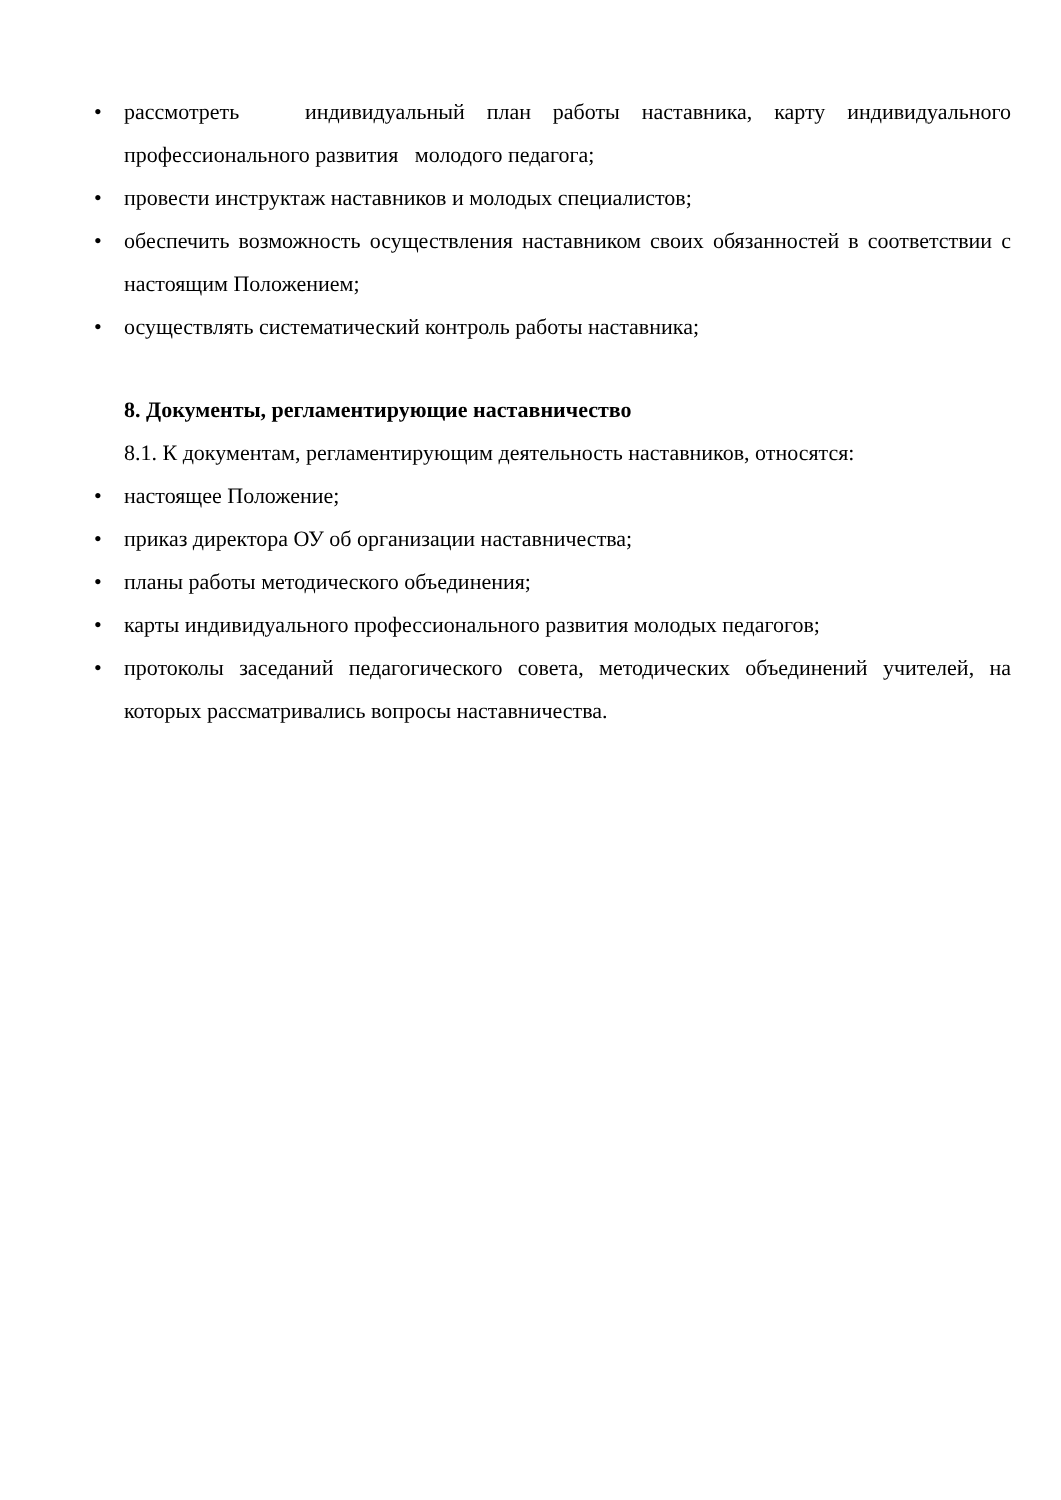• рассмотреть индивидуальный план работы наставника, карту индивидуального профессионального развития молодого педагога;
• провести инструктаж наставников и молодых специалистов;
• обеспечить возможность осуществления наставником своих обязанностей в соответствии с настоящим Положением;
• осуществлять систематический контроль работы наставника;
8. Документы, регламентирующие наставничество
8.1. К документам, регламентирующим деятельность наставников, относятся:
• настоящее Положение;
• приказ директора ОУ об организации наставничества;
• планы работы методического объединения;
• карты индивидуального профессионального развития молодых педагогов;
• протоколы заседаний педагогического совета, методических объединений учителей, на которых рассматривались вопросы наставничества.